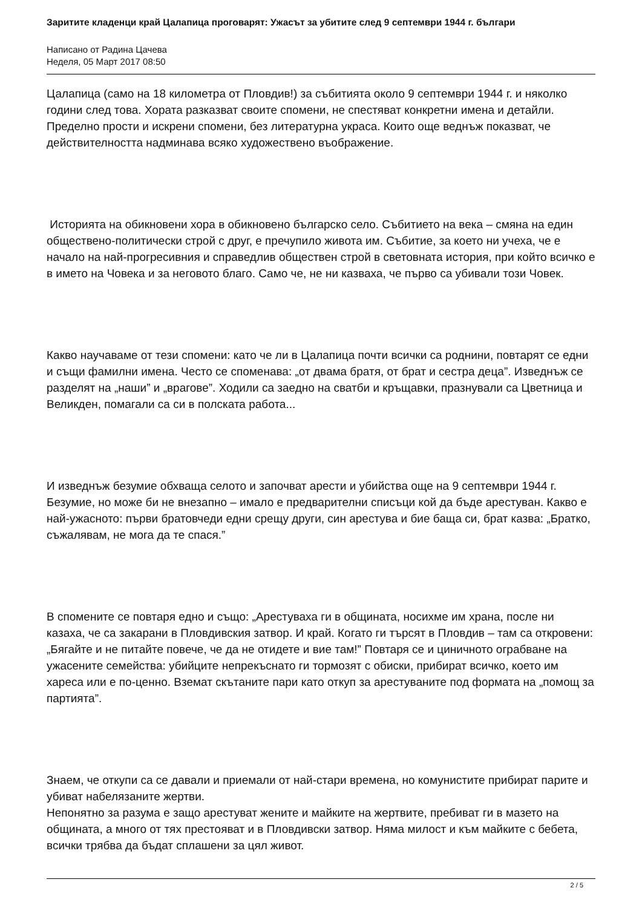Заритите кладенци край Цалапица проговарят: Ужасът за убитите след 9 септември 1944 г. българи
Написано от Радина Цачева
Неделя, 05 Март 2017 08:50
Цалапица (само на 18 километра от Пловдив!) за събитията около 9 септември 1944 г. и няколко години след това. Хората разказват своите спомени, не спестяват конкретни имена и детайли. Пределно прости и искрени спомени, без литературна украса. Които още веднъж показват, че действителността надминава всяко художествено въображение.
Историята на обикновени хора в обикновено българско село. Събитието на века – смяна на един обществено-политически строй с друг, е пречупило живота им. Събитие, за което ни учеха, че е начало на най-прогресивния и справедлив обществен строй в световната история, при който всичко е в името на Човека и за неговото благо. Само че, не ни казваха, че първо са убивали този Човек.
Какво научаваме от тези спомени: като че ли в Цалапица почти всички са роднини, повтарят се едни и същи фамилни имена. Често се споменава: „от двама братя, от брат и сестра деца”. Изведнъж се разделят на „наши” и „врагове”. Ходили са заедно на сватби и кръщавки, празнували са Цветница и Великден, помагали са си в полската работа...
И изведнъж безумие обхваща селото и започват арести и убийства още на 9 септември 1944 г. Безумие, но може би не внезапно – имало е предварителни списъци кой да бъде арестуван. Какво е най-ужасното: първи братовчеди едни срещу други, син арестува и бие баща си, брат казва: „Братко, съжалявам, не мога да те спася.”
В спомените се повтаря едно и също: „Арестуваха ги в общината, носихме им храна, после ни казаха, че са закарани в Пловдивския затвор. И край. Когато ги търсят в Пловдив – там са откровени: „Бягайте и не питайте повече, че да не отидете и вие там!” Повтаря се и циничното ограбване на ужасените семейства: убийците непрекъснато ги тормозят с обиски, прибират всичко, което им хареса или е по-ценно. Вземат скътаните пари като откуп за арестуваните под формата на „помощ за партията”.
Знаем, че откупи са се давали и приемали от най-стари времена, но комунистите прибират парите и убиват набелязаните жертви.
Непонятно за разума е защо арестуват жените и майките на жертвите, пребиват ги в мазето на общината, а много от тях престояват и в Пловдивски затвор. Няма милост и към майките с бебета, всички трябва да бъдат сплашени за цял живот.
2 / 5